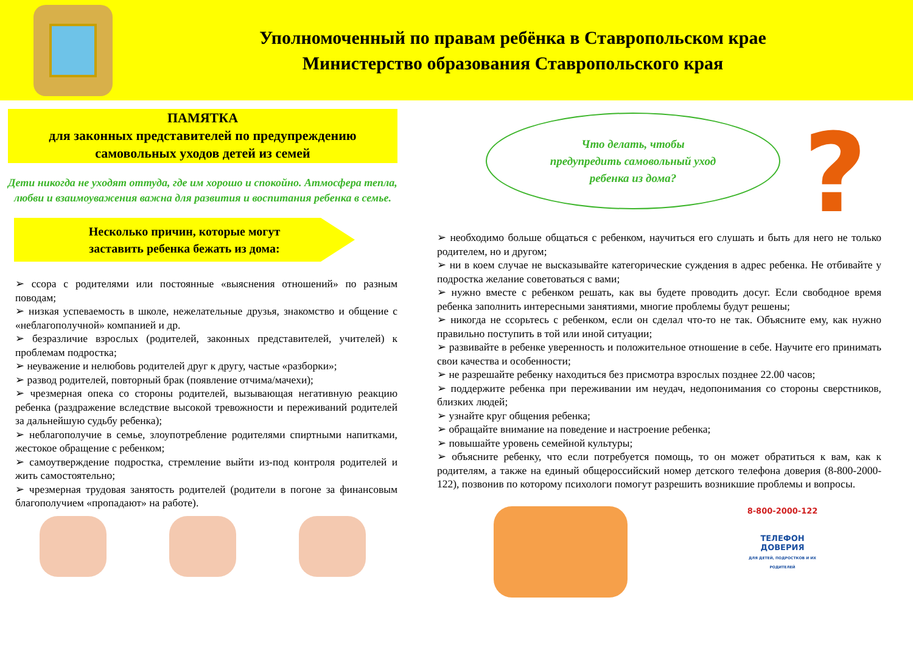Уполномоченный по правам ребёнка в Ставропольском крае
Министерство образования Ставропольского края
ПАМЯТКА
для законных представителей по предупреждению самовольных уходов детей из семей
Дети никогда не уходят оттуда, где им хорошо и спокойно. Атмосфера тепла, любви и взаимоуважения важна для развития и воспитания ребенка в семье.
Несколько причин, которые могут
заставить ребенка бежать из дома:
➢ ссора с родителями или постоянные «выяснения отношений» по разным поводам;
➢ низкая успеваемость в школе, нежелательные друзья, знакомство и общение с «неблагополучной» компанией и др.
➢ безразличие взрослых (родителей, законных представителей, учителей) к проблемам подростка;
➢ неуважение и нелюбовь родителей друг к другу, частые «разборки»;
➢ развод родителей, повторный брак (появление отчима/мачехи);
➢ чрезмерная опека со стороны родителей, вызывающая негативную реакцию ребенка (раздражение вследствие высокой тревожности и переживаний родителей за дальнейшую судьбу ребенка);
➢ неблагополучие в семье, злоупотребление родителями спиртными напитками, жестокое обращение с ребенком;
➢ самоутверждение подростка, стремление выйти из-под контроля родителей и жить самостоятельно;
➢ чрезмерная трудовая занятость родителей (родители в погоне за финансовым благополучием «пропадают» на работе).
Что делать, чтобы
предупредить самовольный уход
ребенка из дома?
?
➢ необходимо больше общаться с ребенком, научиться его слушать и быть для него не только родителем, но и другом;
➢ ни в коем случае не высказывайте категорические суждения в адрес ребенка. Не отбивайте у подростка желание советоваться с вами;
➢ нужно вместе с ребенком решать, как вы будете проводить досуг. Если свободное время ребенка заполнить интересными занятиями, многие проблемы будут решены;
➢ никогда не ссорьтесь с ребенком, если он сделал что-то не так. Объясните ему, как нужно правильно поступить в той или иной ситуации;
➢ развивайте в ребенке уверенность и положительное отношение в себе. Научите его принимать свои качества и особенности;
➢ не разрешайте ребенку находиться без присмотра взрослых позднее 22.00 часов;
➢ поддержите ребенка при переживании им неудач, недопонимания со стороны сверстников, близких людей;
➢ узнайте круг общения ребенка;
➢ обращайте внимание на поведение и настроение ребенка;
➢ повышайте уровень семейной культуры;
➢ объясните ребенку, что если потребуется помощь, то он может обратиться к вам, как к родителям, а также на единый общероссийский номер детского телефона доверия (8-800-2000-122), позвонив по которому психологи помогут разрешить возникшие проблемы и вопросы.
8-800-2000-122
ТЕЛЕФОН
ДОВЕРИЯ
ДЛЯ ДЕТЕЙ, ПОДРОСТКОВ И ИХ РОДИТЕЛЕЙ